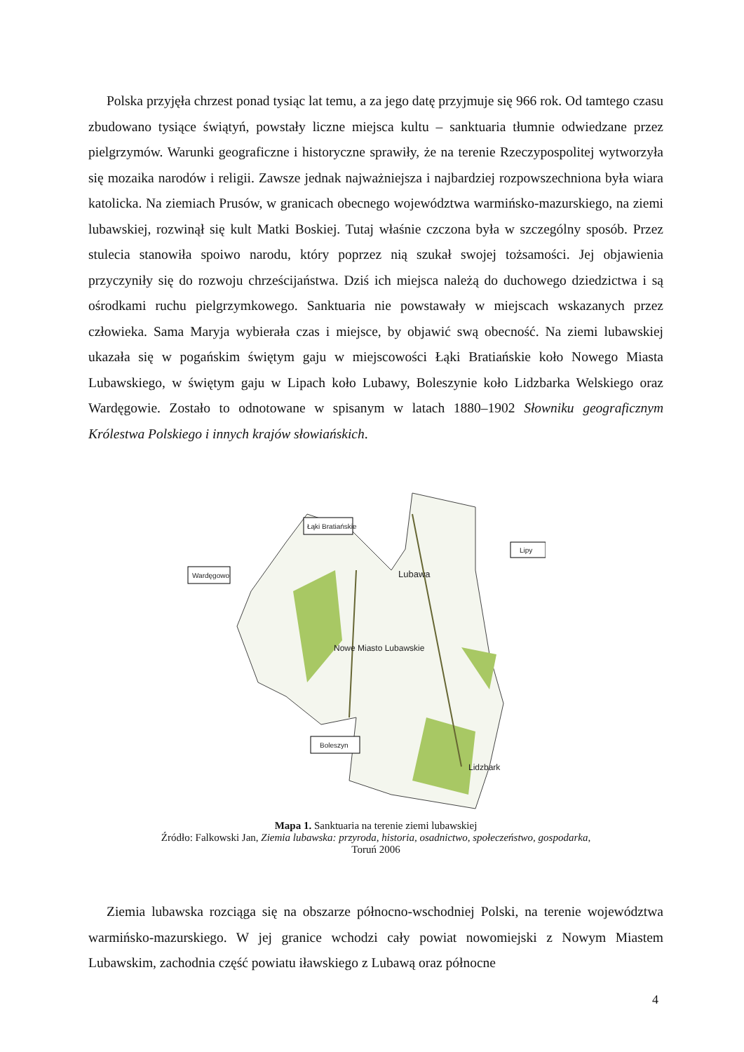Polska przyjęła chrzest ponad tysiąc lat temu, a za jego datę przyjmuje się 966 rok. Od tamtego czasu zbudowano tysiące świątyń, powstały liczne miejsca kultu – sanktuaria tłumnie odwiedzane przez pielgrzymów. Warunki geograficzne i historyczne sprawiły, że na terenie Rzeczypospolitej wytworzyła się mozaika narodów i religii. Zawsze jednak najważniejsza i najbardziej rozpowszechniona była wiara katolicka. Na ziemiach Prusów, w granicach obecnego województwa warmińsko-mazurskiego, na ziemi lubawskiej, rozwinął się kult Matki Boskiej. Tutaj właśnie czczona była w szczególny sposób. Przez stulecia stanowiła spoiwo narodu, który poprzez nią szukał swojej tożsamości. Jej objawienia przyczyniły się do rozwoju chrześcijaństwa. Dziś ich miejsca należą do duchowego dziedzictwa i są ośrodkami ruchu pielgrzymkowego. Sanktuaria nie powstawały w miejscach wskazanych przez człowieka. Sama Maryja wybierała czas i miejsce, by objawić swą obecność. Na ziemi lubawskiej ukazała się w pogańskim świętym gaju w miejscowości Łąki Bratiańskie koło Nowego Miasta Lubawskiego, w świętym gaju w Lipach koło Lubawy, Boleszynie koło Lidzbarka Welskiego oraz Wardęgowie. Zostało to odnotowane w spisanym w latach 1880–1902 Słowniku geograficznym Królestwa Polskiego i innych krajów słowiańskich.
Wardęgowo
Łąki Bratiańskie
Lipy
Boleszyn
Lubawa
Nowe Miasto Lubawskie
Lidzbark
Mapa 1. Sanktuaria na terenie ziemi lubawskiej
Źródło: Falkowski Jan, Ziemia lubawska: przyroda, historia, osadnictwo, społeczeństwo, gospodarka,
Toruń 2006
Ziemia lubawska rozciąga się na obszarze północno-wschodniej Polski, na terenie województwa warmińsko-mazurskiego. W jej granice wchodzi cały powiat nowomiejski z Nowym Miastem Lubawskim, zachodnia część powiatu iławskiego z Lubawą oraz północne
4